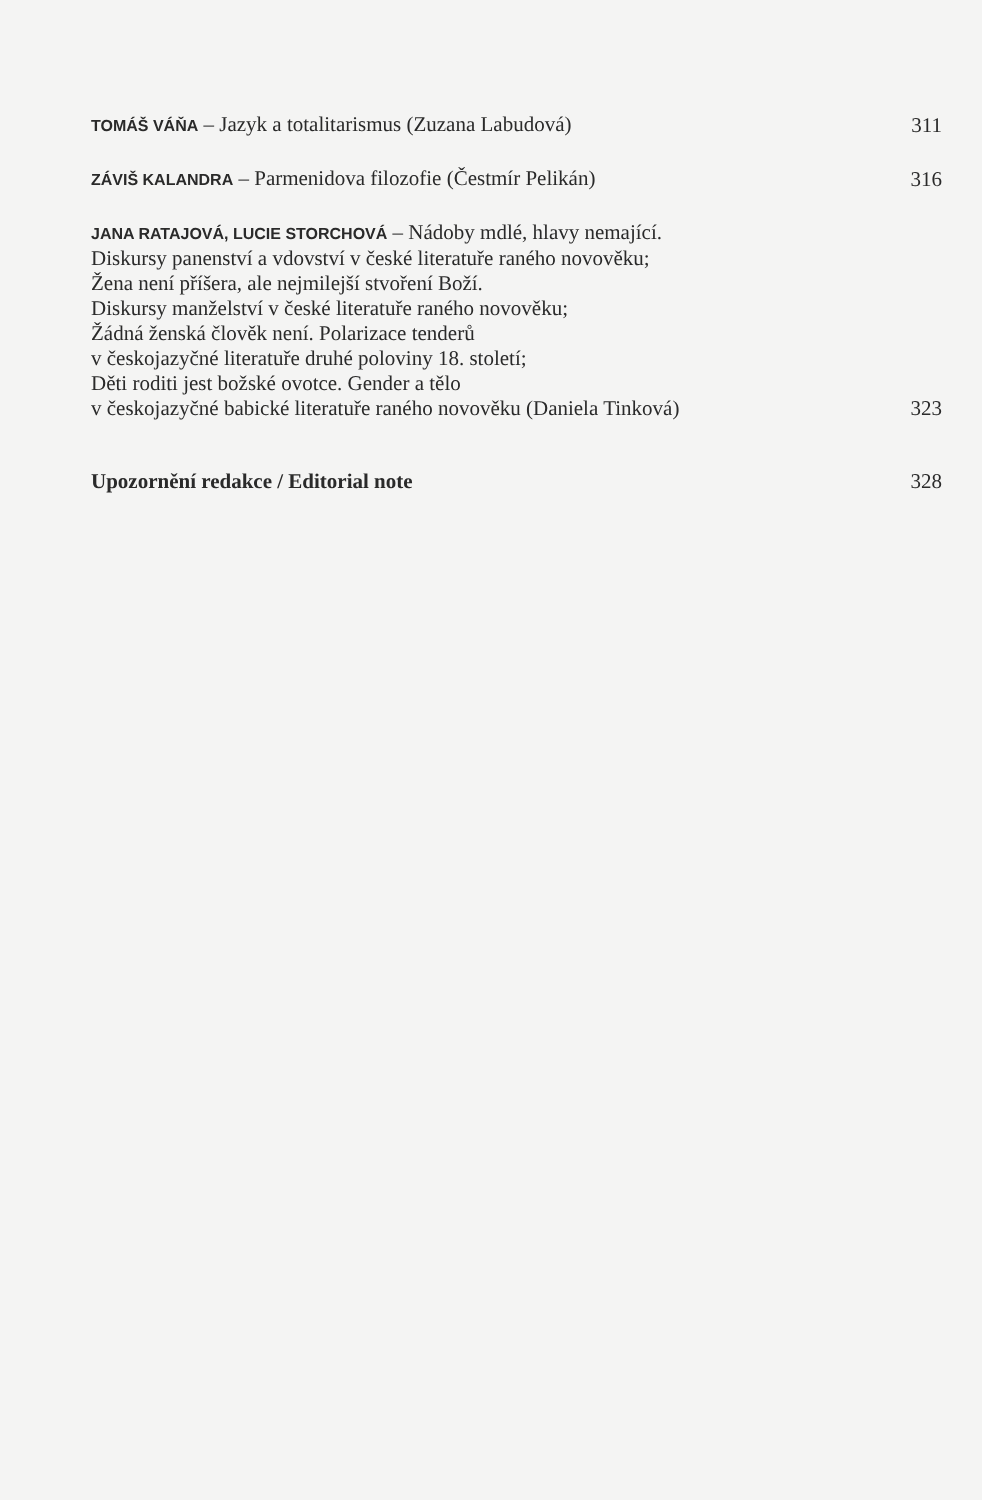TOMÁŠ VÁŇA – Jazyk a totalitarismus (Zuzana Labudová)
311
ZÁVIŠ KALANDRA – Parmenidova filozofie (Čestmír Pelikán)
316
JANA RATAJOVÁ, LUCIE STORCHOVÁ – Nádoby mdlé, hlavy nemající.
Diskursy panenství a vdovství v české literatuře raného novověku;
Žena není příšera, ale nejmilejší stvoření Boží.
Diskursy manželství v české literatuře raného novověku;
Žádná ženská člověk není. Polarizace tenderů
v českojazyčné literatuře druhé poloviny 18. století;
Děti roditi jest božské ovotce. Gender a tělo
v českojazyčné babické literatuře raného novověku (Daniela Tinková)
323
Upozornění redakce / Editorial note
328